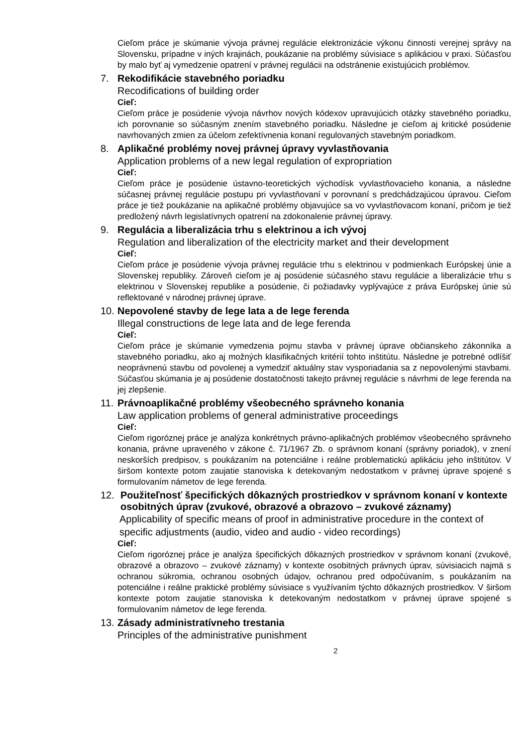Cieľom práce je skúmanie vývoja právnej regulácie elektronizácie výkonu činnosti verejnej správy na Slovensku, prípadne v iných krajinách, poukázanie na problémy súvisiace s aplikáciou v praxi. Súčasťou by malo byť aj vymedzenie opatrení v právnej regulácii na odstránenie existujúcich problémov.
7. Rekodifikácie stavebného poriadku
Recodifications of building order
Cieľ:
Cieľom práce je posúdenie vývoja návrhov nových kódexov upravujúcich otázky stavebného poriadku, ich porovnanie so súčasným znením stavebného poriadku. Následne je cieľom aj kritické posúdenie navrhovaných zmien za účelom zefektívnenia konaní regulovaných stavebným poriadkom.
8. Aplikačné problémy novej právnej úpravy vyvlastňovania
Application problems of a new legal regulation of expropriation
Cieľ:
Cieľom práce je posúdenie ústavno-teoretických východísk vyvlastňovacieho konania, a následne súčasnej právnej regulácie postupu pri vyvlastňovaní v porovnaní s predchádzajúcou úpravou. Cieľom práce je tiež poukázanie na aplikačné problémy objavujúce sa vo vyvlastňovacom konaní, pričom je tiež predložený návrh legislatívnych opatrení na zdokonalenie právnej úpravy.
9. Regulácia a liberalizácia trhu s elektrinou a ich vývoj
Regulation and liberalization of the electricity market and their development
Cieľ:
Cieľom práce je posúdenie vývoja právnej regulácie trhu s elektrinou v podmienkach Európskej únie a Slovenskej republiky. Zároveň cieľom je aj posúdenie súčasného stavu regulácie a liberalizácie trhu s elektrinou v Slovenskej republike a posúdenie, či požiadavky vyplývajúce z práva Európskej únie sú reflektované v národnej právnej úprave.
10.
Nepovolené stavby de lege lata a de lege ferenda
Illegal constructions de lege lata and de lege ferenda
Cieľ:
Cieľom práce je skúmanie vymedzenia pojmu stavba v právnej úprave občianskeho zákonníka a stavebného poriadku, ako aj možných klasifikačných kritérií tohto inštitútu. Následne je potrebné odlíšiť neoprávnenú stavbu od povolenej a vymedziť aktuálny stav vysporiadania sa z nepovolenými stavbami. Súčasťou skúmania je aj posúdenie dostatočnosti takejto právnej regulácie s návrhmi de lege ferenda na jej zlepšenie.
11.
Právnoaplikačné problémy všeobecného správneho konania
Law application problems of general administrative proceedings
Cieľ:
Cieľom rigoróznej práce je analýza konkrétnych právno-aplikačných problémov všeobecného správneho konania, právne upraveného v zákone č. 71/1967 Zb. o správnom konaní (správny poriadok), v znení neskorších predpisov, s poukázaním na potenciálne i reálne problematickú aplikáciu jeho inštitútov. V širšom kontexte potom zaujatie stanoviska k detekovaným nedostatkom v právnej úprave spojené s formulovaním námetov de lege ferenda.
12.
Použiteľnosť špecifických dôkazných prostriedkov v správnom konaní v kontexte osobitných úprav (zvukové, obrazové a obrazovo – zvukové záznamy)
Applicability of specific means of proof in administrative procedure in the context of specific adjustments (audio, video and audio - video recordings)
Cieľ:
Cieľom rigoróznej práce je analýza špecifických dôkazných prostriedkov v správnom konaní (zvukové, obrazové a obrazovo – zvukové záznamy) v kontexte osobitných právnych úprav, súvisiacich najmä s ochranou súkromia, ochranou osobných údajov, ochranou pred odpočúvaním, s poukázaním na potenciálne i reálne praktické problémy súvisiace s využívaním týchto dôkazných prostriedkov. V širšom kontexte potom zaujatie stanoviska k detekovaným nedostatkom v právnej úprave spojené s formulovaním námetov de lege ferenda.
13.
Zásady administratívneho trestania
Principles of the administrative punishment
2